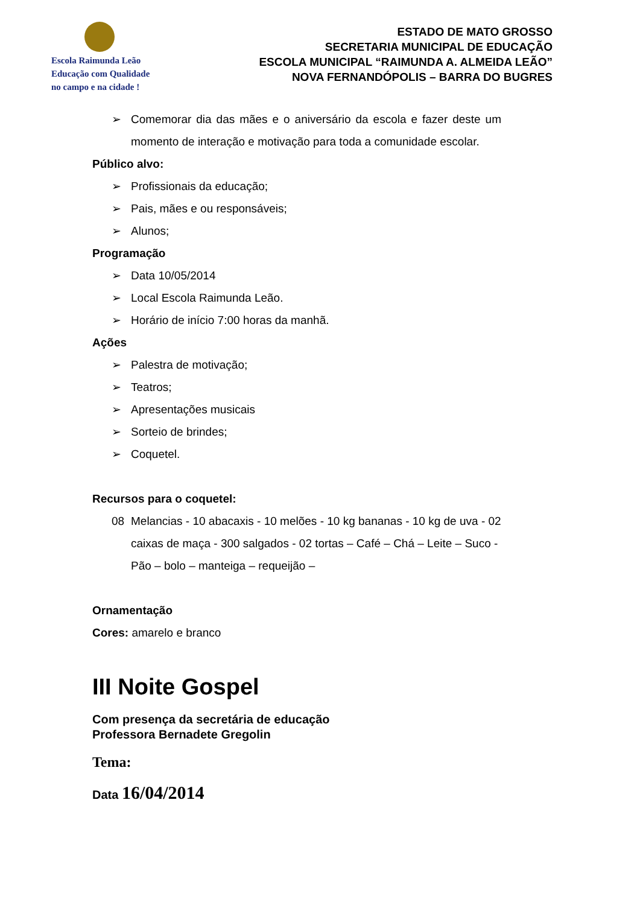Escola Raimunda Leão
Educação com Qualidade
no campo e na cidade !
ESTADO DE MATO GROSSO
SECRETARIA MUNICIPAL DE EDUCAÇÃO
ESCOLA MUNICIPAL “RAIMUNDA A. ALMEIDA LEÃO”
NOVA FERNANDÓPOLIS – BARRA DO BUGRES
➢ Comemorar dia das mães e o aniversário da escola e fazer deste um momento de interação e motivação para toda a comunidade escolar.
Público alvo:
➢ Profissionais da educação;
➢ Pais, mães e ou responsáveis;
➢ Alunos;
Programação
➢ Data 10/05/2014
➢ Local Escola Raimunda Leão.
➢ Horário de início 7:00 horas da manhã.
Ações
➢ Palestra de motivação;
➢ Teatros;
➢ Apresentações musicais
➢ Sorteio de brindes;
➢ Coquetel.
Recursos para o coquetel:
08 Melancias - 10 abacaxis - 10 melões - 10 kg bananas - 10 kg de uva - 02 caixas de maça - 300 salgados - 02 tortas – Café – Chá – Leite – Suco - Pão – bolo – manteiga – requeijão –
Ornamentação
Cores: amarelo e branco
III Noite Gospel
Com presença da secretária de educação
Professora Bernadete Gregolin
Tema:
Data 16/04/2014